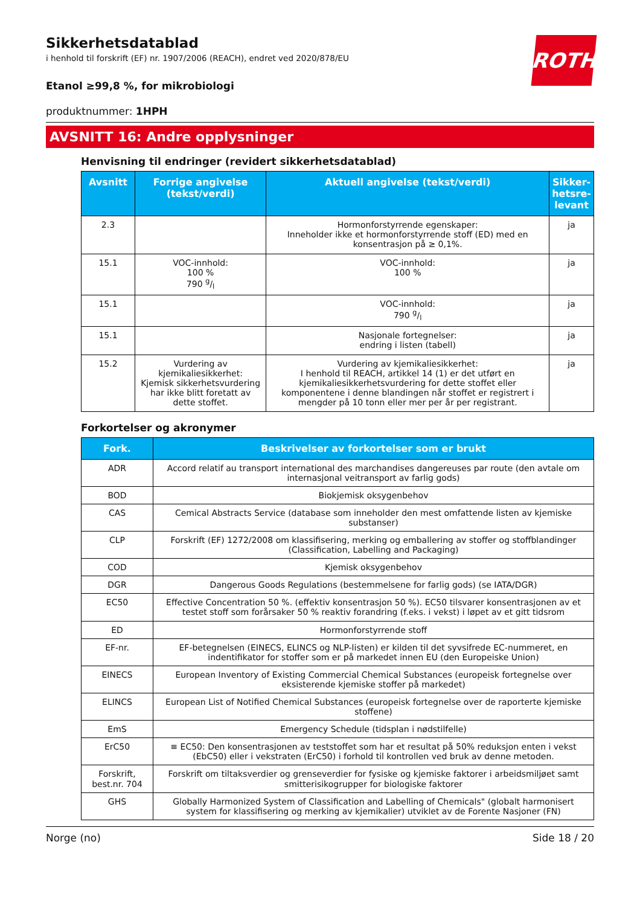ROTH
Sikkerhetsdatablad
i henhold til forskrift (EF) nr. 1907/2006 (REACH), endret ved 2020/878/EU
Etanol ≥99,8 %, for mikrobiologi
produktnummer: 1HPH
AVSNITT 16: Andre opplysninger
Henvisning til endringer (revidert sikkerhetsdatablad)
| Avsnitt | Forrige angivelse (tekst/verdi) | Aktuell angivelse (tekst/verdi) | Sikker­hetsre­levant |
| --- | --- | --- | --- |
| 2.3 | | Hormonforstyrrende egenskaper: Inneholder ikke et hormonforstyrrende stoff (ED) med en konsentrasjon på ≥ 0,1%. | ja |
| 15.1 | VOC-innhold: 100 % 790 g/l | VOC-innhold: 100 % | ja |
| 15.1 | | VOC-innhold: 790 g/l | ja |
| 15.1 | | Nasjonale fortegnelser: endring i listen (tabell) | ja |
| 15.2 | Vurdering av kjemikaliesikkerhet: Kjemisk sikkerhetsvurdering har ikke blitt fore­tatt av dette stoffet. | Vurdering av kjemikaliesikkerhet: I henhold til REACH, artikkel 14 (1) er det utført en kjemikaliesikkerhetsvurdering for dette stof­fet eller komponentene i denne blandingen når stoffet er registrert i mengder på 10 tonn eller mer per år per registrant. | ja |
Forkortelser og akronymer
| Fork. | Beskrivelser av forkortelser som er brukt |
| --- | --- |
| ADR | Accord relatif au transport international des marchandises dangereuses par route (den avtale om inter­nasjonal veitransport av farlig gods) |
| BOD | Biokjemisk oksygenbehov |
| CAS | Cemical Abstracts Service (database som inneholder den mest omfattende listen av kjemiske substanser) |
| CLP | Forskrift (EF) 1272/2008 om klassifisering, merking og emballering av stoffer og stoffblandinger (Classifi­cation, Labelling and Packaging) |
| COD | Kjemisk oksygenbehov |
| DGR | Dangerous Goods Regulations (bestemmelsene for farlig gods) (se IATA/DGR) |
| EC50 | Effective Concentration 50 %. (effektiv konsentrasjon 50 %). EC50 tilsvarer konsentrasjonen av et testet stoff som forårsaker 50 % reaktiv forandring (f.eks. i vekst) i løpet av et gitt tidsrom |
| ED | Hormonforstyrrende stoff |
| EF-nr. | EF-betegnelsen (EINECS, ELINCS og NLP-listen) er kilden til det syvsifrede EC-nummeret, en indentifikator for stoffer som er på markedet innen EU (den Europeiske Union) |
| EINECS | European Inventory of Existing Commercial Chemical Substances (europeisk fortegnelse over eksisteren­de kjemiske stoffer på markedet) |
| ELINCS | European List of Notified Chemical Substances (europeisk fortegnelse over de raporterte kjemiske stoffe­ne) |
| EmS | Emergency Schedule (tidsplan i nødstilfelle) |
| ErC50 | ≡ EC50: Den konsentrasjonen av teststoffet som har et resultat på 50% reduksjon enten i vekst (EbC50) el­ler i vekstraten (ErC50) i forhold til kontrollen ved bruk av denne metoden. |
| Forskrift, best.nr. 704 | Forskrift om tiltaksverdier og grenseverdier for fysiske og kjemiske faktorer i arbeidsmiljøet samt smitte­risikogrupper for biologiske faktorer |
| GHS | Globally Harmonized System of Classification and Labelling of Chemicals" (globalt harmonisert system for klassifisering og merking av kjemikalier) utviklet av de Forente Nasjoner (FN) |
Norge (no) Side 18 / 20